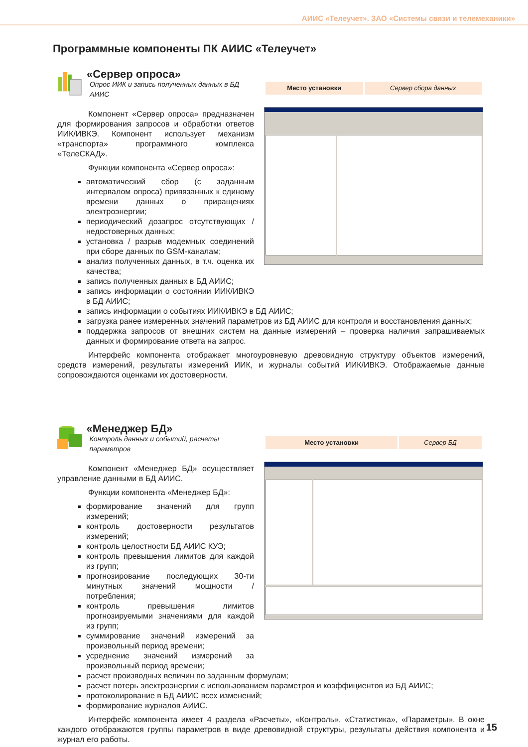АИИС «Телеучет». ЗАО «Системы связи и телемеханики»
Программные компоненты ПК АИИС «Телеучет»
«Сервер опроса»
Опрос ИИК и запись полученных данных в БД АИИС
Компонент «Сервер опроса» предназначен для формирования запросов и обработки ответов ИИК/ИВКЭ. Компонент использует механизм «транспорта» программного комплекса «ТелеСКАД».
Функции компонента «Сервер опроса»:
автоматический сбор (с заданным интервалом опроса) привязанных к единому времени данных о приращениях электроэнергии;
периодический дозапрос отсутствующих / недостоверных данных;
установка / разрыв модемных соединений при сборе данных по GSM-каналам;
анализ полученных данных, в т.ч. оценка их качества;
запись полученных данных в БД АИИС;
запись информации о состоянии ИИК/ИВКЭ в БД АИИС;
| Место установки | Сервер сбора данных |
запись информации о событиях ИИК/ИВКЭ в БД АИИС;
загрузка ранее измеренных значений параметров из БД АИИС для контроля и восстановления данных;
поддержка запросов от внешних систем на данные измерений – проверка наличия запрашиваемых данных и формирование ответа на запрос.
Интерфейс компонента отображает многоуровневую древовидную структуру объектов измерений, средств измерений, результаты измерений ИИК, и журналы событий ИИК/ИВКЭ. Отображаемые данные сопровождаются оценками их достоверности.
«Менеджер БД»
Контроль данных и событий, расчеты параметров
Компонент «Менеджер БД» осуществляет управление данными в БД АИИС.
Функции компонента «Менеджер БД»:
формирование значений для групп измерений;
контроль достоверности результатов измерений;
контроль целостности БД АИИС КУЭ;
контроль превышения лимитов для каждой из групп;
прогнозирование последующих 30-ти минутных значений мощности / потребления;
контроль превышения лимитов прогнозируемыми значениями для каждой из групп;
суммирование значений измерений за произвольный период времени;
усреднение значений измерений за произвольный период времени;
| Место установки | Сервер БД |
расчет производных величин по заданным формулам;
расчет потерь электроэнергии с использованием параметров и коэффициентов из БД АИИС;
протоколирование в БД АИИС всех изменений;
формирование журналов АИИС.
Интерфейс компонента имеет 4 раздела «Расчеты», «Контроль», «Статистика», «Параметры». В окне каждого отображаются группы параметров в виде древовидной структуры, результаты действия компонента и журнал его работы.
15